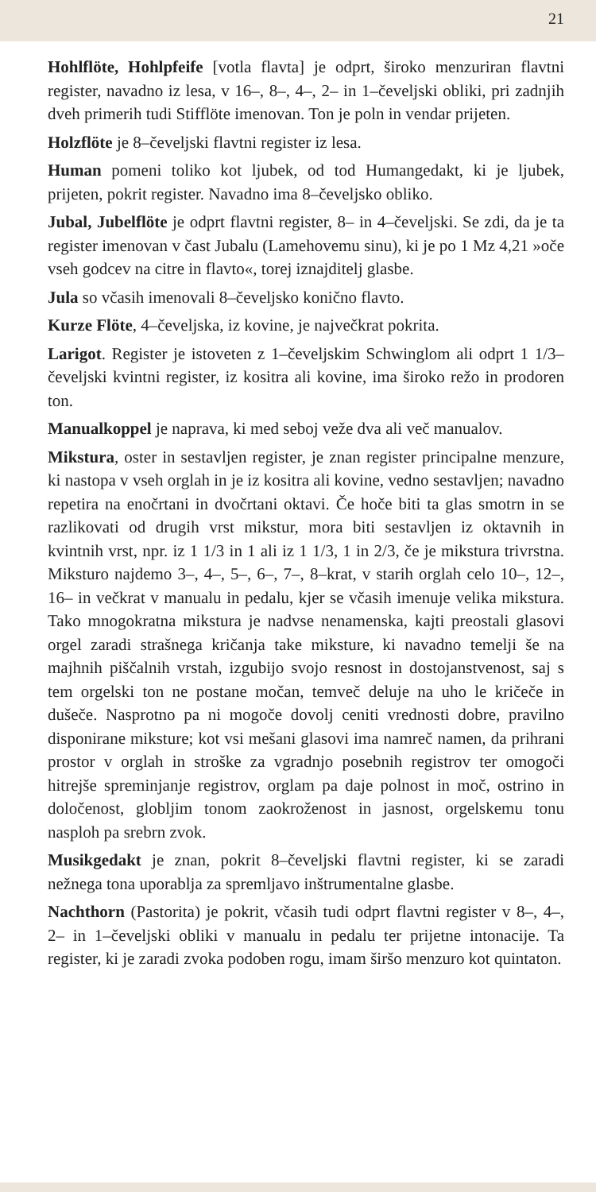21
Hohlflöte, Hohlpfeife [votla flavta] je odprt, široko menzuriran flavtni register, navadno iz lesa, v 16–, 8–, 4–, 2– in 1–čeveljski obliki, pri zadnjih dveh primerih tudi Stifflöte imenovan. Ton je poln in vendar prijeten.
Holzflöte je 8–čeveljski flavtni register iz lesa.
Human pomeni toliko kot ljubek, od tod Humangedakt, ki je ljubek, prijeten, pokrit register. Navadno ima 8–čeveljsko obliko.
Jubal, Jubelflöte je odprt flavtni register, 8– in 4–čeveljski. Se zdi, da je ta register imenovan v čast Jubalu (Lamehovemu sinu), ki je po 1 Mz 4,21 »oče vseh godcev na citre in flavto«, torej iznajditelj glasbe.
Jula so včasih imenovali 8–čeveljsko konično flavto.
Kurze Flöte, 4–čeveljska, iz kovine, je največkrat pokrita.
Larigot. Register je istoveten z 1–čeveljskim Schwinglom ali odprt 1 1/3–čeveljski kvintni register, iz kositra ali kovine, ima široko režo in prodoren ton.
Manualkoppel je naprava, ki med seboj veže dva ali več manualov.
Mikstura, oster in sestavljen register, je znan register principalne menzure, ki nastopa v vseh orglah in je iz kositra ali kovine, vedno sestavljen; navadno repetira na enočrtani in dvočrtani oktavi. Če hoče biti ta glas smotrn in se razlikovati od drugih vrst mikstur, mora biti sestavljen iz oktavnih in kvintnih vrst, npr. iz 1 1/3 in 1 ali iz 1 1/3, 1 in 2/3, če je mikstura trivrstna. Miksturo najdemo 3–, 4–, 5–, 6–, 7–, 8–krat, v starih orglah celo 10–, 12–, 16– in večkrat v manualu in pedalu, kjer se včasih imenuje velika mikstura. Tako mnogokratna mikstura je nadvse nenamenska, kajti preostali glasovi orgel zaradi strašnega kričanja take miksture, ki navadno temelji še na majhnih piščalnih vrstah, izgubijo svojo resnost in dostojanstvenost, saj s tem orgelski ton ne postane močan, temveč deluje na uho le kričeče in dušeče. Nasprotno pa ni mogoče dovolj ceniti vrednosti dobre, pravilno disponirane miksture; kot vsi mešani glasovi ima namreč namen, da prihrani prostor v orglah in stroške za vgradnjo posebnih registrov ter omogoči hitrejše spreminjanje registrov, orglam pa daje polnost in moč, ostrino in določenost, globljim tonom zaokroženost in jasnost, orgelskemu tonu nasploh pa srebrn zvok.
Musikgedakt je znan, pokrit 8–čeveljski flavtni register, ki se zaradi nežnega tona uporablja za spremljavo inštrumentalne glasbe.
Nachthorn (Pastorita) je pokrit, včasih tudi odprt flavtni register v 8–, 4–, 2– in 1–čeveljski obliki v manualu in pedalu ter prijetne intonacije. Ta register, ki je zaradi zvoka podoben rogu, imam širšo menzuro kot quintaton.